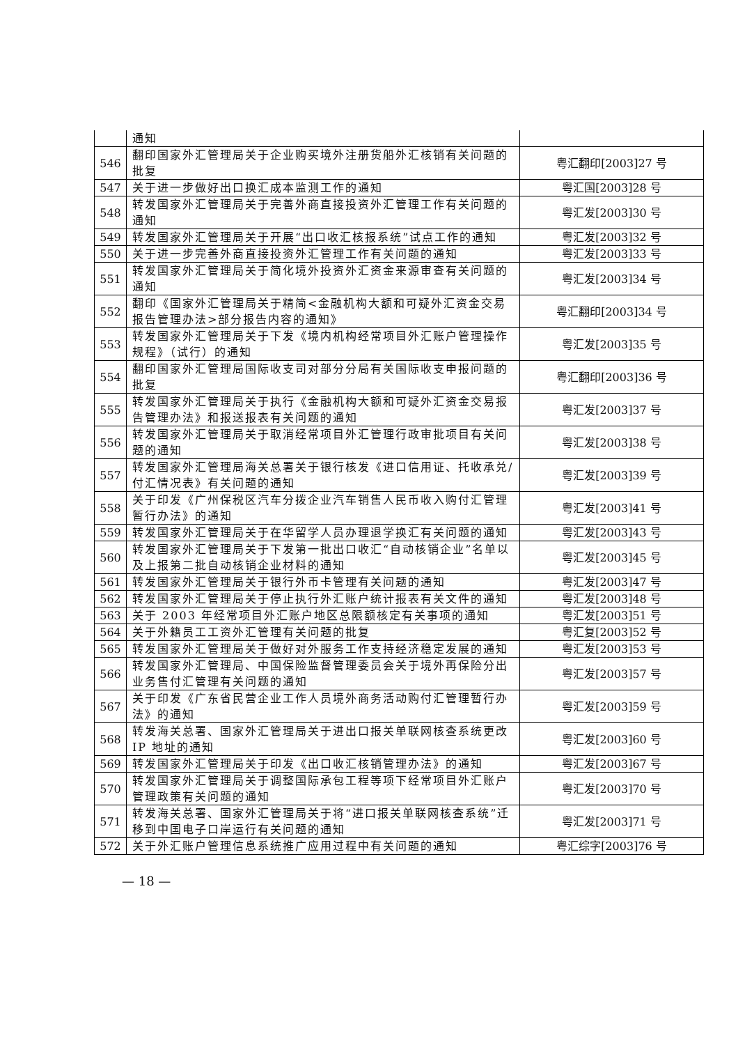| | 通知 | |
| 546 | 翻印国家外汇管理局关于企业购买境外注册货船外汇核销有关问题的批复 | 粤汇翻印[2003]27 号 |
| 547 | 关于进一步做好出口换汇成本监测工作的通知 | 粤汇国[2003]28 号 |
| 548 | 转发国家外汇管理局关于完善外商直接投资外汇管理工作有关问题的通知 | 粤汇发[2003]30 号 |
| 549 | 转发国家外汇管理局关于开展“出口收汇核报系统”试点工作的通知 | 粤汇发[2003]32 号 |
| 550 | 关于进一步完善外商直接投资外汇管理工作有关问题的通知 | 粤汇发[2003]33 号 |
| 551 | 转发国家外汇管理局关于简化境外投资外汇资金来源审查有关问题的通知 | 粤汇发[2003]34 号 |
| 552 | 翻印《国家外汇管理局关于精简<金融机构大额和可疑外汇资金交易报告管理办法>部分报告内容的通知》 | 粤汇翻印[2003]34 号 |
| 553 | 转发国家外汇管理局关于下发《境内机构经常项目外汇账户管理操作规程》（试行）的通知 | 粤汇发[2003]35 号 |
| 554 | 翻印国家外汇管理局国际收支司对部分分局有关国际收支申报问题的批复 | 粤汇翻印[2003]36 号 |
| 555 | 转发国家外汇管理局关于执行《金融机构大额和可疑外汇资金交易报告管理办法》和报送报表有关问题的通知 | 粤汇发[2003]37 号 |
| 556 | 转发国家外汇管理局关于取消经常项目外汇管理行政审批项目有关问题的通知 | 粤汇发[2003]38 号 |
| 557 | 转发国家外汇管理局海关总署关于银行核发《进口信用证、托收承兑/付汇情况表》有关问题的通知 | 粤汇发[2003]39 号 |
| 558 | 关于印发《广州保税区汽车分拨企业汽车销售人民币收入购付汇管理暂行办法》的通知 | 粤汇发[2003]41 号 |
| 559 | 转发国家外汇管理局关于在华留学人员办理退学换汇有关问题的通知 | 粤汇发[2003]43 号 |
| 560 | 转发国家外汇管理局关于下发第一批出口收汇“自动核销企业”名单以及上报第二批自动核销企业材料的通知 | 粤汇发[2003]45 号 |
| 561 | 转发国家外汇管理局关于银行外币卡管理有关问题的通知 | 粤汇发[2003]47 号 |
| 562 | 转发国家外汇管理局关于停止执行外汇账户统计报表有关文件的通知 | 粤汇发[2003]48 号 |
| 563 | 关于 2003 年经常项目外汇账户地区总限额核定有关事项的通知 | 粤汇发[2003]51 号 |
| 564 | 关于外籍员工工资外汇管理有关问题的批复 | 粤汇复[2003]52 号 |
| 565 | 转发国家外汇管理局关于做好对外服务工作支持经济稳定发展的通知 | 粤汇发[2003]53 号 |
| 566 | 转发国家外汇管理局、中国保险监督管理委员会关于境外再保险分出业务售付汇管理有关问题的通知 | 粤汇发[2003]57 号 |
| 567 | 关于印发《广东省民营企业工作人员境外商务活动购付汇管理暂行办法》的通知 | 粤汇发[2003]59 号 |
| 568 | 转发海关总署、国家外汇管理局关于进出口报关单联网核查系统更改 IP 地址的通知 | 粤汇发[2003]60 号 |
| 569 | 转发国家外汇管理局关于印发《出口收汇核销管理办法》的通知 | 粤汇发[2003]67 号 |
| 570 | 转发国家外汇管理局关于调整国际承包工程等项下经常项目外汇账户管理政策有关问题的通知 | 粤汇发[2003]70 号 |
| 571 | 转发海关总署、国家外汇管理局关于将“进口报关单联网核查系统”迁移到中国电子口岸运行有关问题的通知 | 粤汇发[2003]71 号 |
| 572 | 关于外汇账户管理信息系统推广应用过程中有关问题的通知 | 粤汇综字[2003]76 号 |
— 18 —